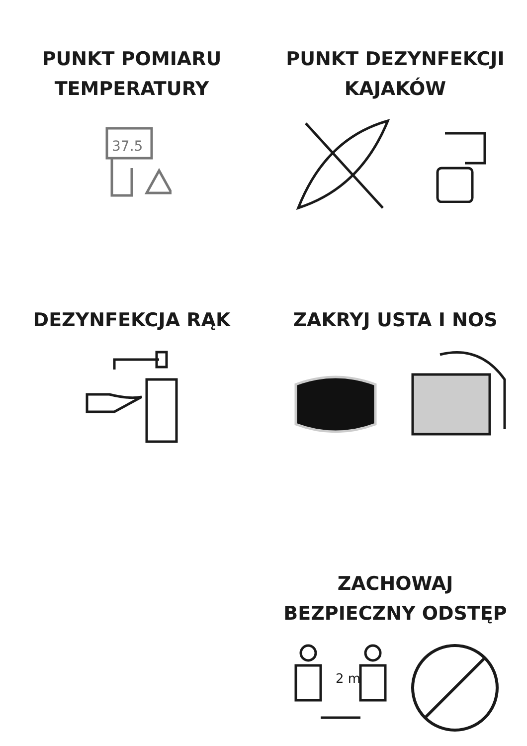PUNKT POMIARU
TEMPERATURY
37.5
PUNKT DEZYNFEKCJI
KAJAKÓW
DEZYNFEKCJA RĄK ZAKRYJ USTA I NOS
ZACHOWAJ
BEZPIECZNY ODSTĘP
2 m